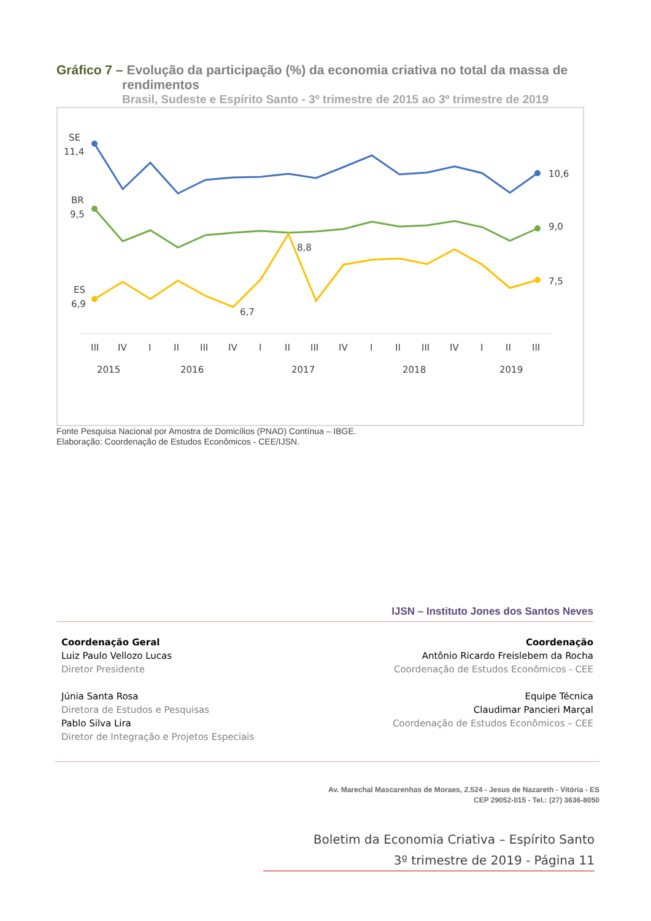Gráfico 7 – Evolução da participação (%) da economia criativa no total da massa de
rendimentos
Brasil, Sudeste e Espírito Santo - 3º trimestre de 2015 ao 3º trimestre de 2019
SE
11,4
10,6
BR
9,5
9,0
ES
6,9
7,5
8,8
6,7
III
IV
I
II
III
IV
I
II
III
IV
I
II
III
IV
I
II
III
2015
2016
2017
2018
2019
Fonte Pesquisa Nacional por Amostra de Domicílios (PNAD) Contínua – IBGE.
Elaboração: Coordenação de Estudos Econômicos - CEE/IJSN.
IJSN – Instituto Jones dos Santos Neves
Coordenação Geral
Luiz Paulo Vellozo Lucas
Diretor Presidente
Júnia Santa Rosa
Diretora de Estudos e Pesquisas
Pablo Silva Lira
Diretor de Integração e Projetos Especiais
Coordenação
Antônio Ricardo Freislebem da Rocha
Coordenação de Estudos Econômicos - CEE
Equipe Técnica
Claudimar Pancieri Marçal
Coordenação de Estudos Econômicos – CEE
Av. Marechal Mascarenhas de Moraes, 2.524 - Jesus de Nazareth - Vitória - ES
CEP 29052-015 - Tel.: (27) 3636-8050
Boletim da Economia Criativa – Espírito Santo
3º trimestre de 2019 - Página 11